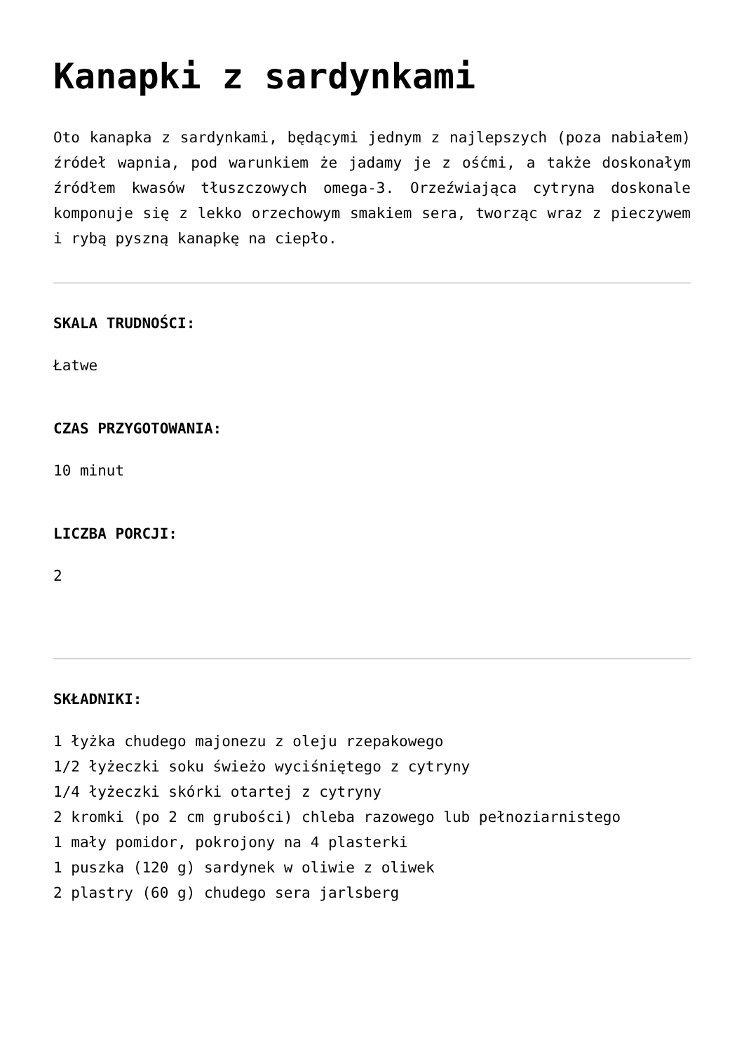Kanapki z sardynkami
Oto kanapka z sardynkami, będącymi jednym z najlepszych (poza nabiałem) źródeł wapnia, pod warunkiem że jadamy je z ośćmi, a także doskonałym źródłem kwasów tłuszczowych omega-3. Orzeźwiająca cytryna doskonale komponuje się z lekko orzechowym smakiem sera, tworząc wraz z pieczywem i rybą pyszną kanapkę na ciepło.
SKALA TRUDNOŚCI:
Łatwe
CZAS PRZYGOTOWANIA:
10 minut
LICZBA PORCJI:
2
SKŁADNIKI:
1 łyżka chudego majonezu z oleju rzepakowego
1/2 łyżeczki soku świeżo wyciśniętego z cytryny
1/4 łyżeczki skórki otartej z cytryny
2 kromki (po 2 cm grubości) chleba razowego lub pełnoziarnistego
1 mały pomidor, pokrojony na 4 plasterki
1 puszka (120 g) sardynek w oliwie z oliwek
2 plastry (60 g) chudego sera jarlsberg